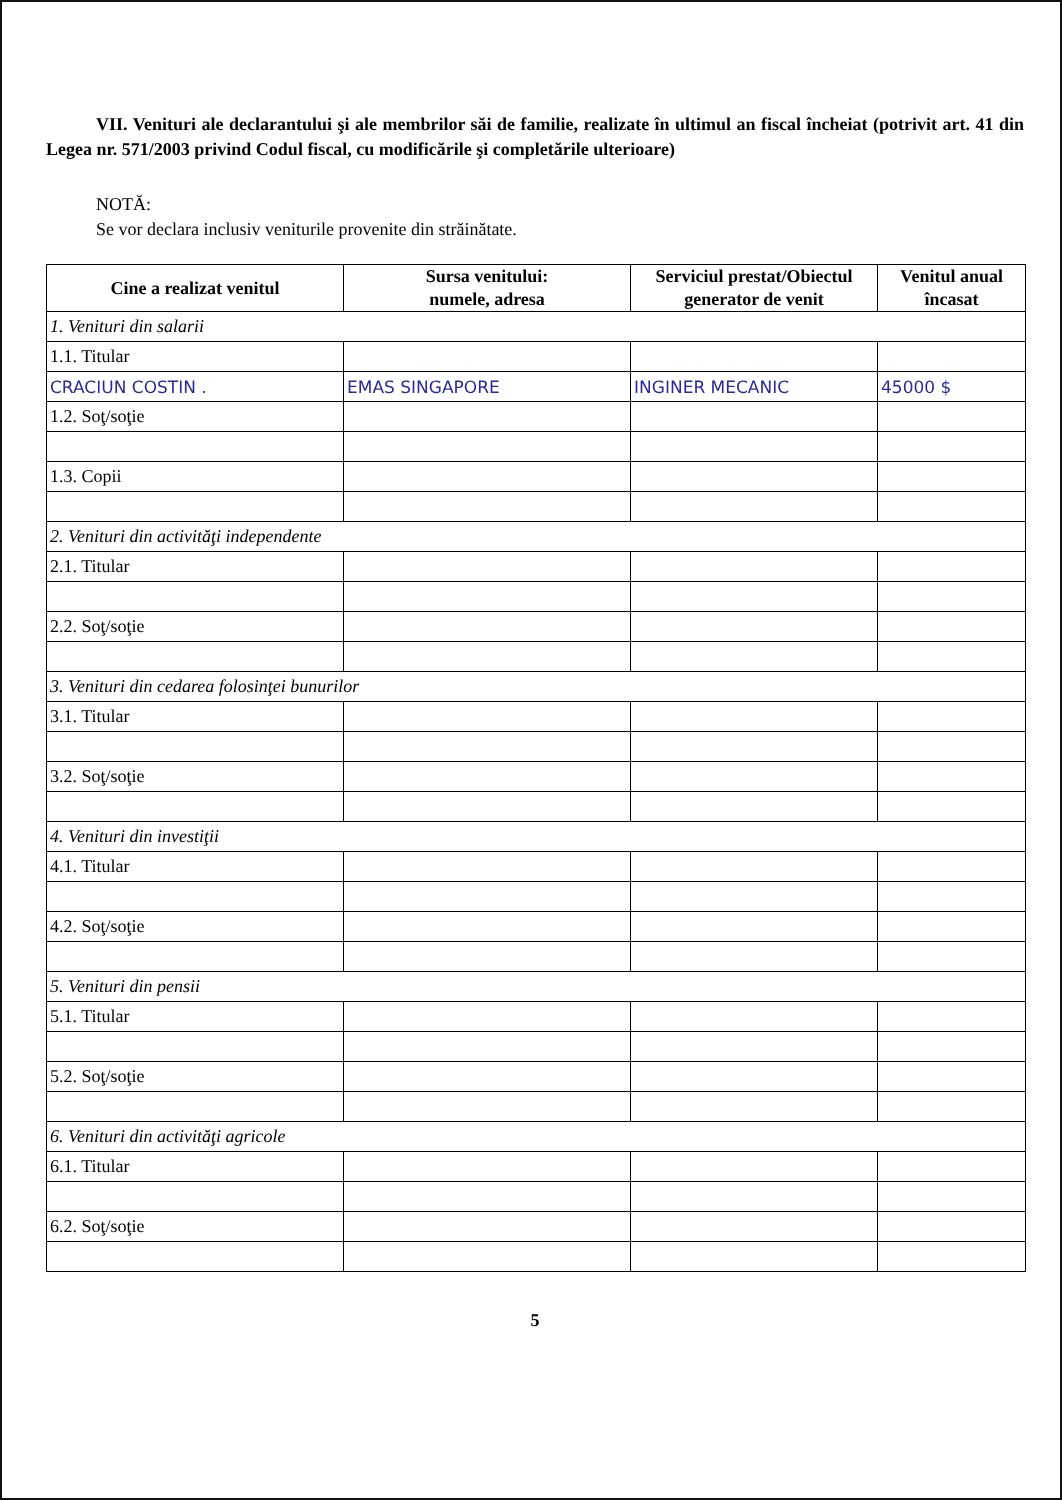VII. Venituri ale declarantului şi ale membrilor săi de familie, realizate în ultimul an fiscal încheiat (potrivit art. 41 din Legea nr. 571/2003 privind Codul fiscal, cu modificările şi completările ulterioare)
NOTĂ:
Se vor declara inclusiv veniturile provenite din străinătate.
| Cine a realizat venitul | Sursa venitului: numele, adresa | Serviciul prestat/Obiectul generator de venit | Venitul anual încasat |
| --- | --- | --- | --- |
| 1. Venituri din salarii | | | |
| 1.1. Titular | | | |
| CRACIUN COSTIN . | EMAS SINGAPORE | INGINER MECANIC | 45000 $ |
| 1.2. Soţ/soţie | | | |
| 1.3. Copii | | | |
| 2. Venituri din activităţi independente | | | |
| 2.1. Titular | | | |
| 2.2. Soţ/soţie | | | |
| 3. Venituri din cedarea folosinţei bunurilor | | | |
| 3.1. Titular | | | |
| 3.2. Soţ/soţie | | | |
| 4. Venituri din investiţii | | | |
| 4.1. Titular | | | |
| 4.2. Soţ/soţie | | | |
| 5. Venituri din pensii | | | |
| 5.1. Titular | | | |
| 5.2. Soţ/soţie | | | |
| 6. Venituri din activităţi agricole | | | |
| 6.1. Titular | | | |
| 6.2. Soţ/soţie | | | |
5